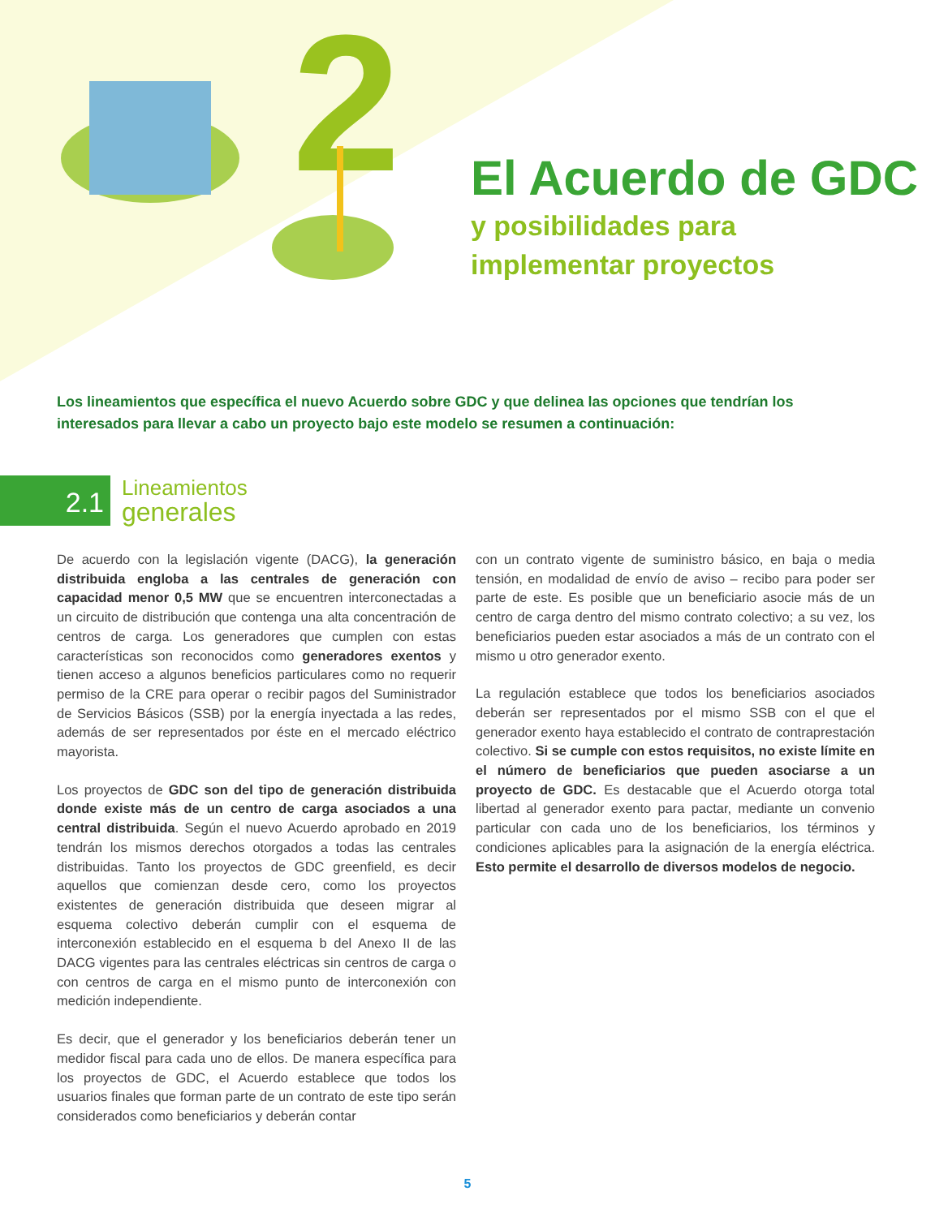2
El Acuerdo de GDC
y posibilidades para
implementar proyectos
Los lineamientos que específica el nuevo Acuerdo sobre GDC y que delinea las opciones que tendrían los interesados para llevar a cabo un proyecto bajo este modelo se resumen a continuación:
2.1
Lineamientos
generales
De acuerdo con la legislación vigente (DACG), la generación distribuida engloba a las centrales de generación con capacidad menor 0,5 MW que se encuentren interconectadas a un circuito de distribución que contenga una alta concentración de centros de carga. Los generadores que cumplen con estas características son reconocidos como generadores exentos y tienen acceso a algunos beneficios particulares como no requerir permiso de la CRE para operar o recibir pagos del Suministrador de Servicios Básicos (SSB) por la energía inyectada a las redes, además de ser representados por éste en el mercado eléctrico mayorista.
Los proyectos de GDC son del tipo de generación distribuida donde existe más de un centro de carga asociados a una central distribuida. Según el nuevo Acuerdo aprobado en 2019 tendrán los mismos derechos otorgados a todas las centrales distribuidas. Tanto los proyectos de GDC greenfield, es decir aquellos que comienzan desde cero, como los proyectos existentes de generación distribuida que deseen migrar al esquema colectivo deberán cumplir con el esquema de interconexión establecido en el esquema b del Anexo II de las DACG vigentes para las centrales eléctricas sin centros de carga o con centros de carga en el mismo punto de interconexión con medición independiente.
Es decir, que el generador y los beneficiarios deberán tener un medidor fiscal para cada uno de ellos. De manera específica para los proyectos de GDC, el Acuerdo establece que todos los usuarios finales que forman parte de un contrato de este tipo serán considerados como beneficiarios y deberán contar
con un contrato vigente de suministro básico, en baja o media tensión, en modalidad de envío de aviso – recibo para poder ser parte de este. Es posible que un beneficiario asocie más de un centro de carga dentro del mismo contrato colectivo; a su vez, los beneficiarios pueden estar asociados a más de un contrato con el mismo u otro generador exento.
La regulación establece que todos los beneficiarios asociados deberán ser representados por el mismo SSB con el que el generador exento haya establecido el contrato de contraprestación colectivo. Si se cumple con estos requisitos, no existe límite en el número de beneficiarios que pueden asociarse a un proyecto de GDC. Es destacable que el Acuerdo otorga total libertad al generador exento para pactar, mediante un convenio particular con cada uno de los beneficiarios, los términos y condiciones aplicables para la asignación de la energía eléctrica. Esto permite el desarrollo de diversos modelos de negocio.
5